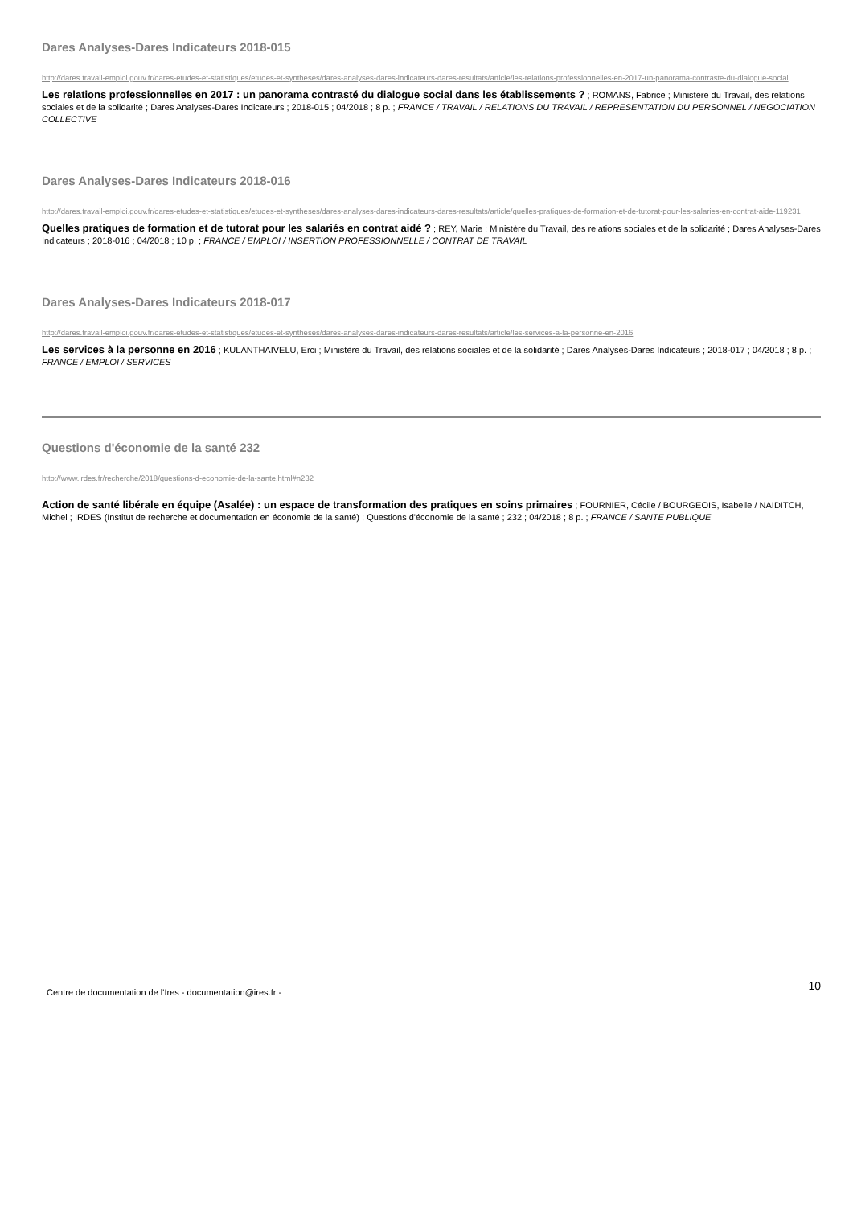Dares Analyses-Dares Indicateurs 2018-015
http://dares.travail-emploi.gouv.fr/dares-etudes-et-statistiques/etudes-et-syntheses/dares-analyses-dares-indicateurs-dares-resultats/article/les-relations-professionnelles-en-2017-un-panorama-contraste-du-dialogue-social
Les relations professionnelles en 2017 : un panorama contrasté du dialogue social dans les établissements ? ; ROMANS, Fabrice ; Ministère du Travail, des relations sociales et de la solidarité ; Dares Analyses-Dares Indicateurs ; 2018-015 ; 04/2018 ; 8 p. ; FRANCE / TRAVAIL / RELATIONS DU TRAVAIL / REPRESENTATION DU PERSONNEL / NEGOCIATION COLLECTIVE
Dares Analyses-Dares Indicateurs 2018-016
http://dares.travail-emploi.gouv.fr/dares-etudes-et-statistiques/etudes-et-syntheses/dares-analyses-dares-indicateurs-dares-resultats/article/quelles-pratiques-de-formation-et-de-tutorat-pour-les-salaries-en-contrat-aide-119231
Quelles pratiques de formation et de tutorat pour les salariés en contrat aidé ? ; REY, Marie ; Ministère du Travail, des relations sociales et de la solidarité ; Dares Analyses-Dares Indicateurs ; 2018-016 ; 04/2018 ; 10 p. ; FRANCE / EMPLOI / INSERTION PROFESSIONNELLE / CONTRAT DE TRAVAIL
Dares Analyses-Dares Indicateurs 2018-017
http://dares.travail-emploi.gouv.fr/dares-etudes-et-statistiques/etudes-et-syntheses/dares-analyses-dares-indicateurs-dares-resultats/article/les-services-a-la-personne-en-2016
Les services à la personne en 2016 ; KULANTHAIVELU, Erci ; Ministère du Travail, des relations sociales et de la solidarité ; Dares Analyses-Dares Indicateurs ; 2018-017 ; 04/2018 ; 8 p. ; FRANCE / EMPLOI / SERVICES
Questions d'économie de la santé 232
http://www.irdes.fr/recherche/2018/questions-d-economie-de-la-sante.html#n232
Action de santé libérale en équipe (Asalée) : un espace de transformation des pratiques en soins primaires ; FOURNIER, Cécile / BOURGEOIS, Isabelle / NAIDITCH, Michel ; IRDES (Institut de recherche et documentation en économie de la santé) ; Questions d'économie de la santé ; 232 ; 04/2018 ; 8 p. ; FRANCE / SANTE PUBLIQUE
Centre de documentation de l'Ires - documentation@ires.fr - 10